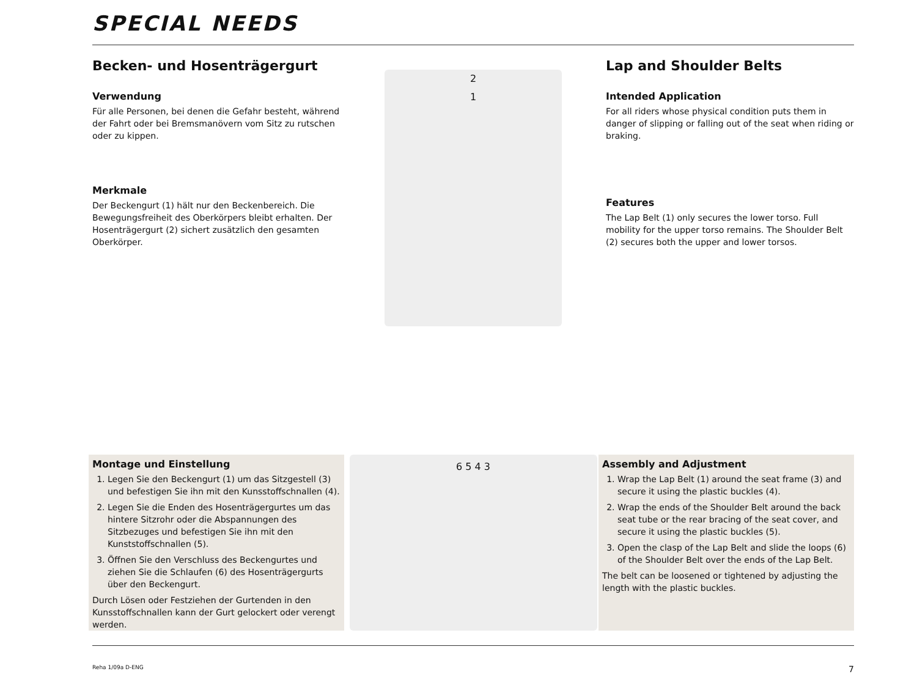SPECIAL NEEDS
Becken- und Hosenträgergurt
Verwendung
Für alle Personen, bei denen die Gefahr besteht, während der Fahrt oder bei Bremsmanövern vom Sitz zu rutschen oder zu kippen.
Merkmale
Der Beckengurt (1) hält nur den Beckenbereich. Die Bewegungsfreiheit des Oberkörpers bleibt erhalten. Der Hosenträgergurt (2) sichert zusätzlich den gesamten Oberkörper.
2
1
Lap and Shoulder Belts
Intended Application
For all riders whose physical condition puts them in danger of slipping or falling out of the seat when riding or braking.
Features
The Lap Belt (1) only secures the lower torso. Full mobility for the upper torso remains. The Shoulder Belt (2) secures both the upper and lower torsos.
Montage und Einstellung
1. Legen Sie den Beckengurt (1) um das Sitzgestell (3) und befestigen Sie ihn mit den Kunsstoffschnallen (4).
2. Legen Sie die Enden des Hosenträgergurtes um das hintere Sitzrohr oder die Abspannungen des Sitzbezuges und befestigen Sie ihn mit den Kunststoffschnallen (5).
3. Öffnen Sie den Verschluss des Beckengurtes und ziehen Sie die Schlaufen (6) des Hosenträgergurts über den Beckengurt.
Durch Lösen oder Festziehen der Gurtenden in den Kunsstoffschnallen kann der Gurt gelockert oder verengt werden.
6 5 4 3
Assembly and Adjustment
1. Wrap the Lap Belt (1) around the seat frame (3) and secure it using the plastic buckles (4).
2. Wrap the ends of the Shoulder Belt around the back seat tube or the rear bracing of the seat cover, and secure it using the plastic buckles (5).
3. Open the clasp of the Lap Belt and slide the loops (6) of the Shoulder Belt over the ends of the Lap Belt.
The belt can be loosened or tightened by adjusting the length with the plastic buckles.
Reha 1/09a D-ENG 7